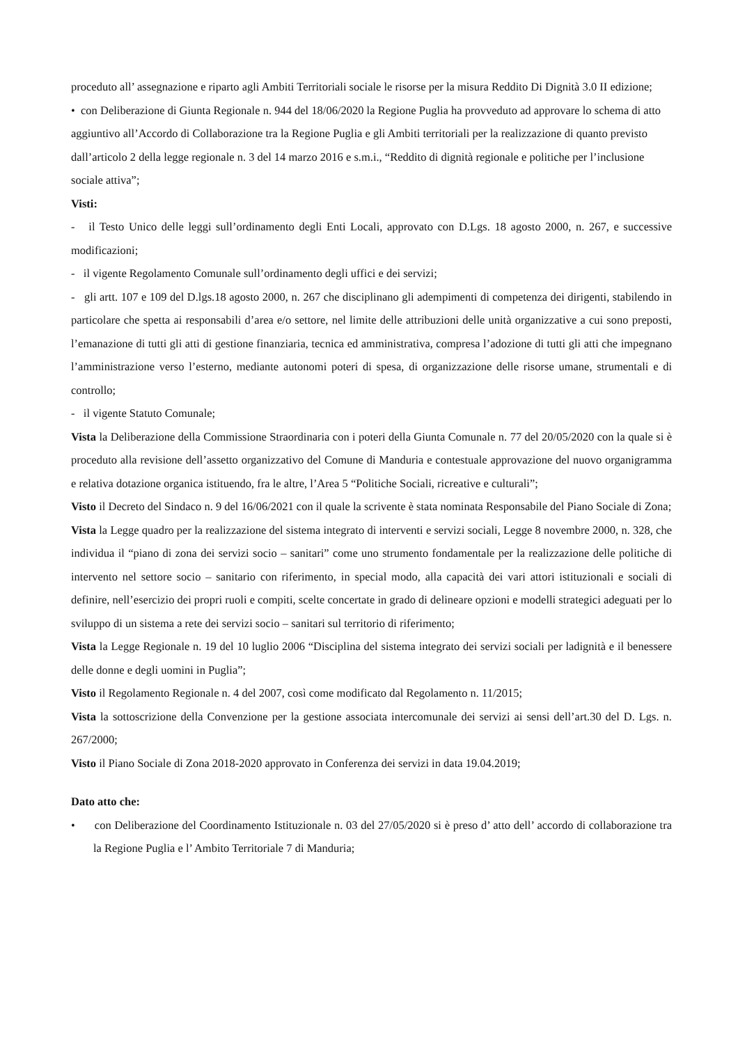proceduto all’ assegnazione e riparto agli Ambiti Territoriali sociale le risorse per la misura Reddito Di Dignità 3.0 II edizione;
• con Deliberazione di Giunta Regionale n. 944 del 18/06/2020 la Regione Puglia ha provveduto ad approvare lo schema di atto aggiuntivo all’Accordo di Collaborazione tra la Regione Puglia e gli Ambiti territoriali per la realizzazione di quanto previsto dall’articolo 2 della legge regionale n. 3 del 14 marzo 2016 e s.m.i., “Reddito di dignità regionale e politiche per l’inclusione sociale attiva”;
Visti:
- il Testo Unico delle leggi sull’ordinamento degli Enti Locali, approvato con D.Lgs. 18 agosto 2000, n. 267, e successive modificazioni;
- il vigente Regolamento Comunale sull’ordinamento degli uffici e dei servizi;
- gli artt. 107 e 109 del D.lgs.18 agosto 2000, n. 267 che disciplinano gli adempimenti di competenza dei dirigenti, stabilendo in particolare che spetta ai responsabili d’area e/o settore, nel limite delle attribuzioni delle unità organizzative a cui sono preposti, l’emanazione di tutti gli atti di gestione finanziaria, tecnica ed amministrativa, compresa l’adozione di tutti gli atti che impegnano l’amministrazione verso l’esterno, mediante autonomi poteri di spesa, di organizzazione delle risorse umane, strumentali e di controllo;
- il vigente Statuto Comunale;
Vista la Deliberazione della Commissione Straordinaria con i poteri della Giunta Comunale n. 77 del 20/05/2020 con la quale si è proceduto alla revisione dell’assetto organizzativo del Comune di Manduria e contestuale approvazione del nuovo organigramma e relativa dotazione organica istituendo, fra le altre, l’Area 5 “Politiche Sociali, ricreative e culturali”;
Visto il Decreto del Sindaco n. 9 del 16/06/2021 con il quale la scrivente è stata nominata Responsabile del Piano Sociale di Zona;
Vista la Legge quadro per la realizzazione del sistema integrato di interventi e servizi sociali, Legge 8 novembre 2000, n. 328, che individua il “piano di zona dei servizi socio – sanitari” come uno strumento fondamentale per la realizzazione delle politiche di intervento nel settore socio – sanitario con riferimento, in special modo, alla capacità dei vari attori istituzionali e sociali di definire, nell’esercizio dei propri ruoli e compiti, scelte concertate in grado di delineare opzioni e modelli strategici adeguati per lo sviluppo di un sistema a rete dei servizi socio – sanitari sul territorio di riferimento;
Vista la Legge Regionale n. 19 del 10 luglio 2006 “Disciplina del sistema integrato dei servizi sociali per ladignità e il benessere delle donne e degli uomini in Puglia”;
Visto il Regolamento Regionale n. 4 del 2007, così come modificato dal Regolamento n. 11/2015;
Vista la sottoscrizione della Convenzione per la gestione associata intercomunale dei servizi ai sensi dell’art.30 del D. Lgs. n. 267/2000;
Visto il Piano Sociale di Zona 2018-2020 approvato in Conferenza dei servizi in data 19.04.2019;
Dato atto che:
• con Deliberazione del Coordinamento Istituzionale n. 03 del 27/05/2020 si è preso d’ atto dell’ accordo di collaborazione tra la Regione Puglia e l’ Ambito Territoriale 7 di Manduria;